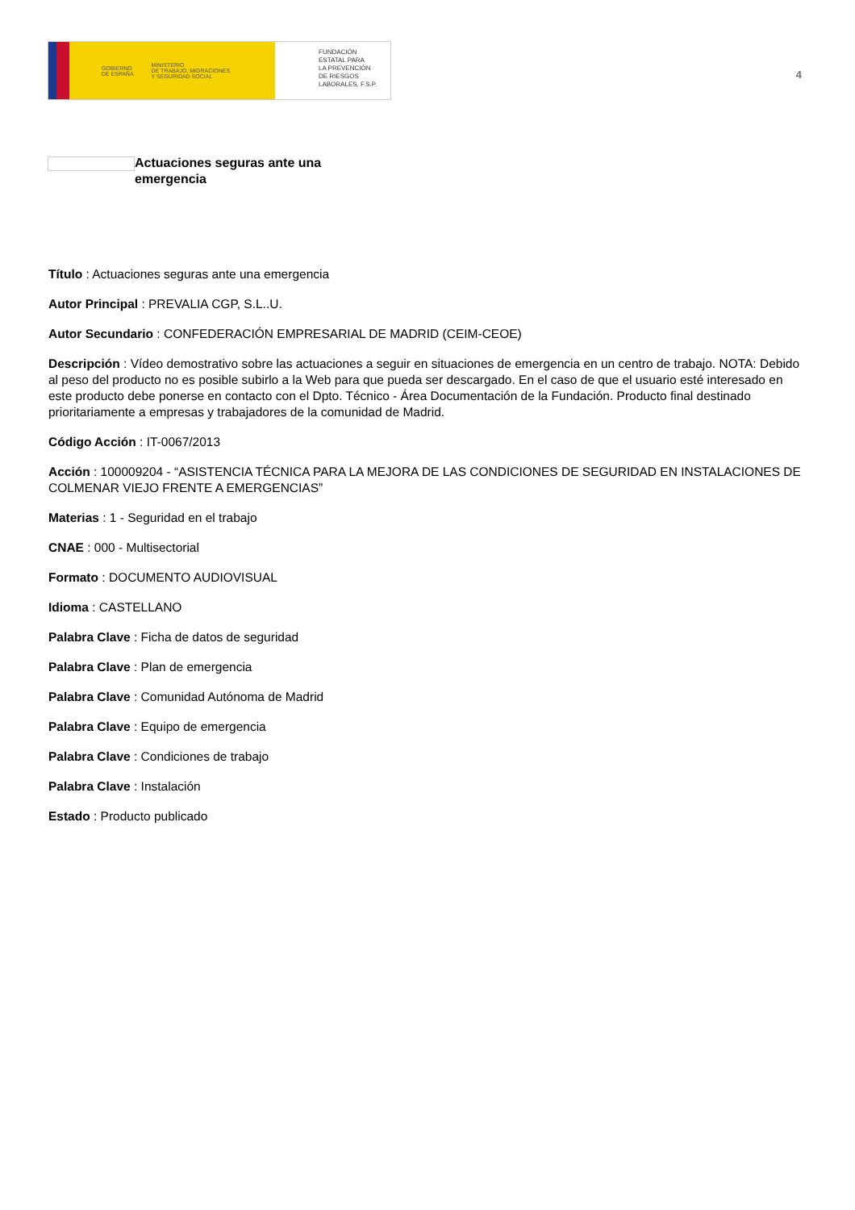GOBIERNO
DE ESPAÑA MINISTERIO
DE TRABAJO, MIGRACIONES
Y SEGURIDAD SOCIAL
FUNDACIÓN
ESTATAL PARA
LA PREVENCIÓN
DE RIESGOS
LABORALES, F.S.P.
4
Actuaciones seguras ante una emergencia
Título : Actuaciones seguras ante una emergencia
Autor Principal : PREVALIA CGP, S.L..U.
Autor Secundario : CONFEDERACIÓN EMPRESARIAL DE MADRID (CEIM-CEOE)
Descripción : Vídeo demostrativo sobre las actuaciones a seguir en situaciones de emergencia en un centro de trabajo. NOTA: Debido al peso del producto no es posible subirlo a la Web para que pueda ser descargado. En el caso de que el usuario esté interesado en este producto debe ponerse en contacto con el Dpto. Técnico - Área Documentación de la Fundación. Producto final destinado prioritariamente a empresas y trabajadores de la comunidad de Madrid.
Código Acción : IT-0067/2013
Acción : 100009204 - “ASISTENCIA TÉCNICA PARA LA MEJORA DE LAS CONDICIONES DE SEGURIDAD EN INSTALACIONES DE COLMENAR VIEJO FRENTE A EMERGENCIAS”
Materias : 1 - Seguridad en el trabajo
CNAE : 000 - Multisectorial
Formato : DOCUMENTO AUDIOVISUAL
Idioma : CASTELLANO
Palabra Clave : Ficha de datos de seguridad
Palabra Clave : Plan de emergencia
Palabra Clave : Comunidad Autónoma de Madrid
Palabra Clave : Equipo de emergencia
Palabra Clave : Condiciones de trabajo
Palabra Clave : Instalación
Estado : Producto publicado